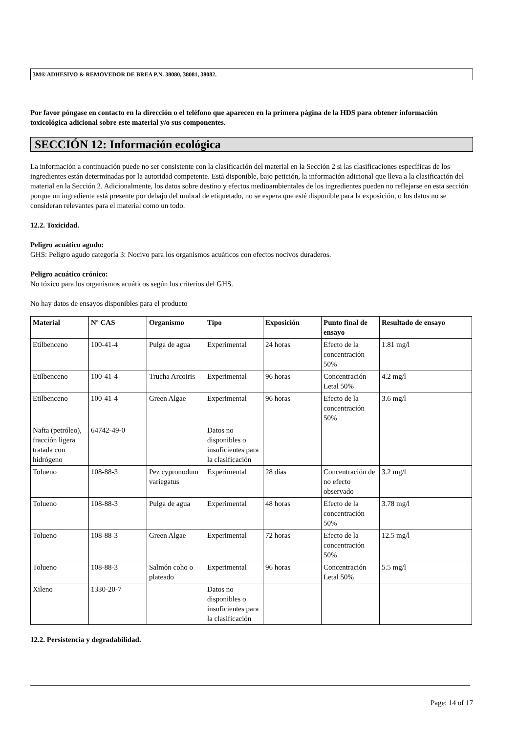3M® ADHESIVO & REMOVEDOR DE BREA P.N. 38080, 38081, 38082.
Por favor póngase en contacto en la dirección o el teléfono que aparecen en la primera página de la HDS para obtener información toxicológica adicional sobre este material y/o sus componentes.
SECCIÓN 12: Información ecológica
La información a continuación puede no ser consistente con la clasificación del material en la Sección 2 si las clasificaciones específicas de los ingredientes están determinadas por la autoridad competente. Está disponible, bajo petición, la información adicional que lleva a la clasificación del material en la Sección 2. Adicionalmente, los datos sobre destino y efectos medioambientales de los ingredientes pueden no reflejarse en esta sección porque un ingrediente está presente por debajo del umbral de etiquetado, no se espera que esté disponible para la exposición, o los datos no se consideran relevantes para el material como un todo.
12.2. Toxicidad.
Peligro acuático agudo:
GHS: Peligro agudo categoría 3: Nocivo para los organismos acuáticos con efectos nocivos duraderos.
Peligro acuático crónico:
No tóxico para los organismos acuáticos según los criterios del GHS.
No hay datos de ensayos disponibles para el producto
| Material | Nº CAS | Organismo | Tipo | Exposición | Punto final de ensayo | Resultado de ensayo |
| --- | --- | --- | --- | --- | --- | --- |
| Etilbenceno | 100-41-4 | Pulga de agua | Experimental | 24 horas | Efecto de la concentración 50% | 1.81 mg/l |
| Etilbenceno | 100-41-4 | Trucha Arcoiris | Experimental | 96 horas | Concentración Letal 50% | 4.2 mg/l |
| Etilbenceno | 100-41-4 | Green Algae | Experimental | 96 horas | Efecto de la concentración 50% | 3.6 mg/l |
| Nafta (petróleo), fracción ligera tratada con hidrógeno | 64742-49-0 | | Datos no disponibles o insuficientes para la clasificación | | | |
| Tolueno | 108-88-3 | Pez cypronodum variegatus | Experimental | 28 días | Concentración de no efecto observado | 3.2 mg/l |
| Tolueno | 108-88-3 | Pulga de agua | Experimental | 48 horas | Efecto de la concentración 50% | 3.78 mg/l |
| Tolueno | 108-88-3 | Green Algae | Experimental | 72 horas | Efecto de la concentración 50% | 12.5 mg/l |
| Tolueno | 108-88-3 | Salmón coho o plateado | Experimental | 96 horas | Concentración Letal 50% | 5.5 mg/l |
| Xileno | 1330-20-7 | | Datos no disponibles o insuficientes para la clasificación | | | |
12.2. Persistencia y degradabilidad.
Page: 14 of 17